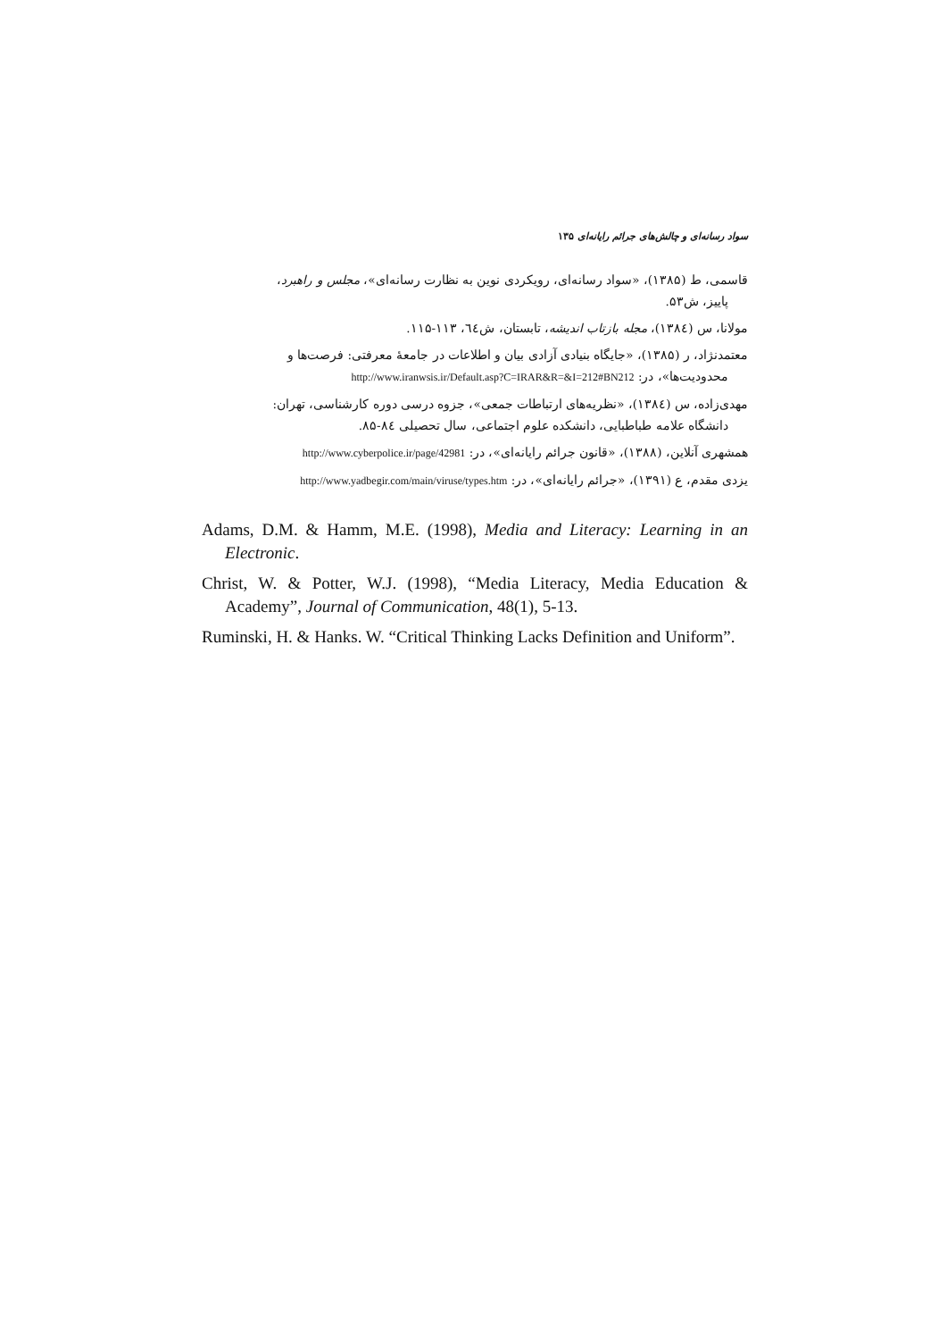سواد رسانه‌ای و چالش‌های جرائم رایانه‌ای ۱۳۵
قاسمی، ط (۱۳۸۵)، «سواد رسانه‌ای، رویکردی نوین به نظارت رسانه‌ای»، مجلس و راهبرد،
پاییز، ش۵۳.
مولانا، س (۱۳۸٤)، مجله بازتاب اندیشه، تابستان، ش٦٤، ۱۱۳-۱۱۵.
معتمدنژاد، ر (۱۳۸۵)، «جایگاه بنیادی آزادی بیان و اطلاعات در جامعهٔ معرفتی: فرصت‌ها و
محدودیت‌ها»، در: http://www.iranwsis.ir/Default.asp?C=IRAR&R=&I=212#BN212
مهدی‌زاده، س (۱۳۸٤)، «نظریه‌های ارتباطات جمعی»، جزوه درسی دوره کارشناسی، تهران:
دانشگاه علامه طباطبایی، دانشکده علوم اجتماعی، سال تحصیلی ۸٤-۸۵.
همشهری آنلاین، (۱۳۸۸)، «قانون جرائم رایانه‌ای»، در: http://www.cyberpolice.ir/page/42981
یزدی مقدم، ع (۱۳۹۱)، «جرائم رایانه‌ای»، در: http://www.yadbegir.com/main/viruse/types.htm
Adams, D.M. & Hamm, M.E. (1998), Media and Literacy: Learning in an Electronic.
Christ, W. & Potter, W.J. (1998), “Media Literacy, Media Education & Academy”, Journal of Communication, 48(1), 5-13.
Ruminski, H. & Hanks. W. “Critical Thinking Lacks Definition and Uniform”.